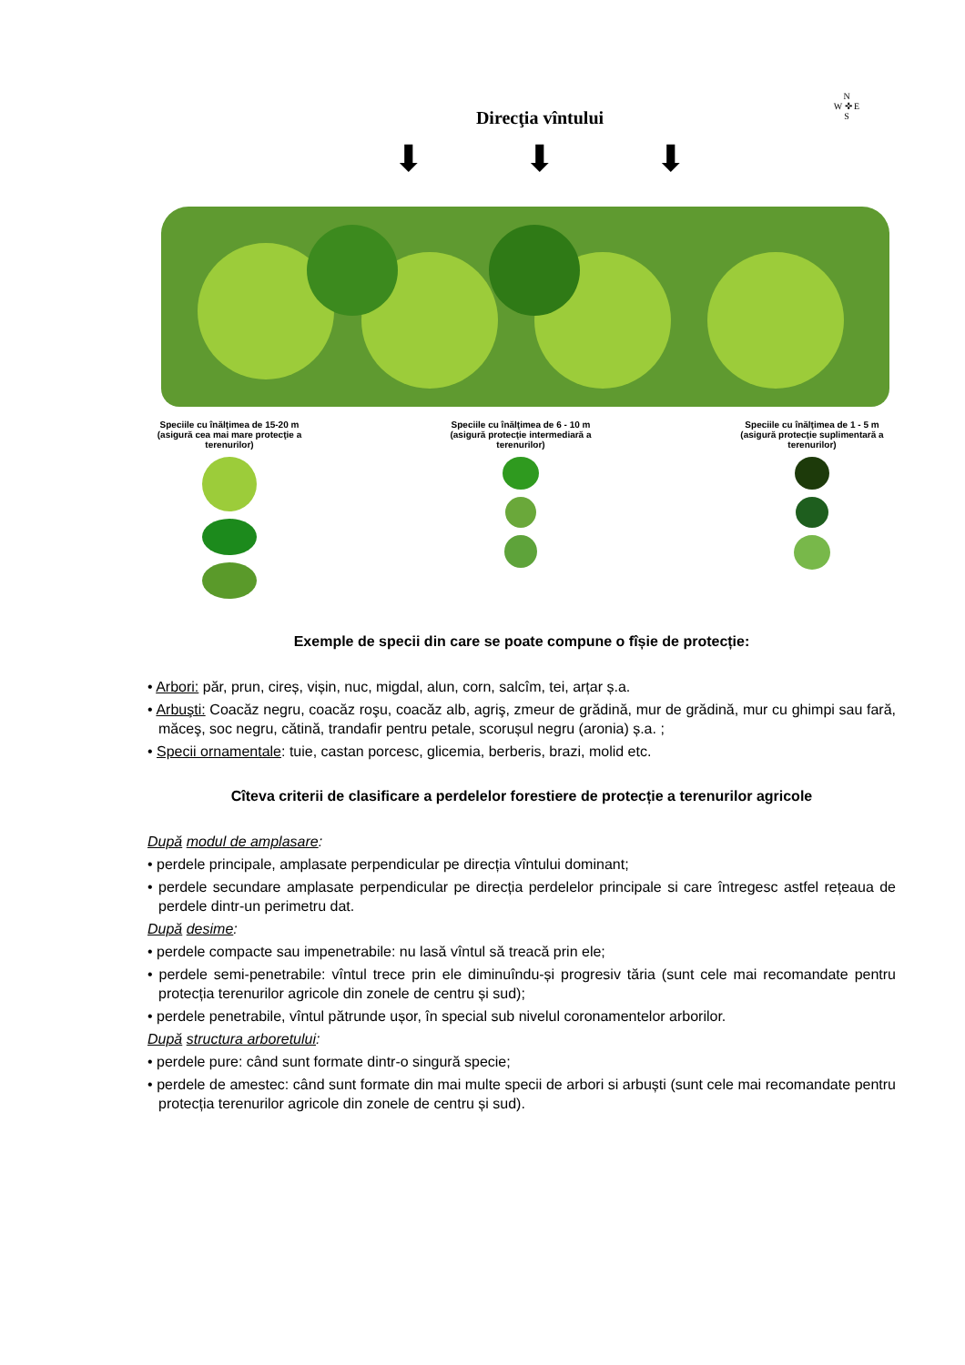N
W ✜ E
S
Direcţia vîntului
⬇ ⬇ ⬇
Speciile cu înălţimea de 15-20 m (asigură cea mai mare protecţie a terenurilor)
Speciile cu înălţimea de 6 - 10 m (asigură protecţie intermediară a terenurilor)
Speciile cu înălţimea de 1 - 5 m (asigură protecţie suplimentară a terenurilor)
Exemple de specii din care se poate compune o fîșie de protecție:
• Arbori: păr, prun, cireș, vișin, nuc, migdal, alun, corn, salcîm, tei, arțar ș.a.
• Arbuşti: Coacăz negru, coacăz roşu, coacăz alb, agriş, zmeur de grădină, mur de grădină, mur cu ghimpi sau fară, măceş, soc negru, cătină, trandafir pentru petale, scorușul negru (aronia) ș.a. ;
• Specii ornamentale: tuie, castan porcesc, glicemia, berberis, brazi, molid etc.
Cîteva criterii de clasificare a perdelelor forestiere de protecție a terenurilor agricole
După modul de amplasare:
• perdele principale, amplasate perpendicular pe direcția vîntului dominant;
• perdele secundare amplasate perpendicular pe direcția perdelelor principale si care întregesc astfel rețeaua de perdele dintr-un perimetru dat.
După desime:
• perdele compacte sau impenetrabile: nu lasă vîntul să treacă prin ele;
• perdele semi-penetrabile: vîntul trece prin ele diminuîndu-și progresiv tăria (sunt cele mai recomandate pentru protecția terenurilor agricole din zonele de centru și sud);
• perdele penetrabile, vîntul pătrunde ușor, în special sub nivelul coronamentelor arborilor.
După structura arboretului:
• perdele pure: când sunt formate dintr-o singură specie;
• perdele de amestec: când sunt formate din mai multe specii de arbori si arbuști (sunt cele mai recomandate pentru protecția terenurilor agricole din zonele de centru și sud).